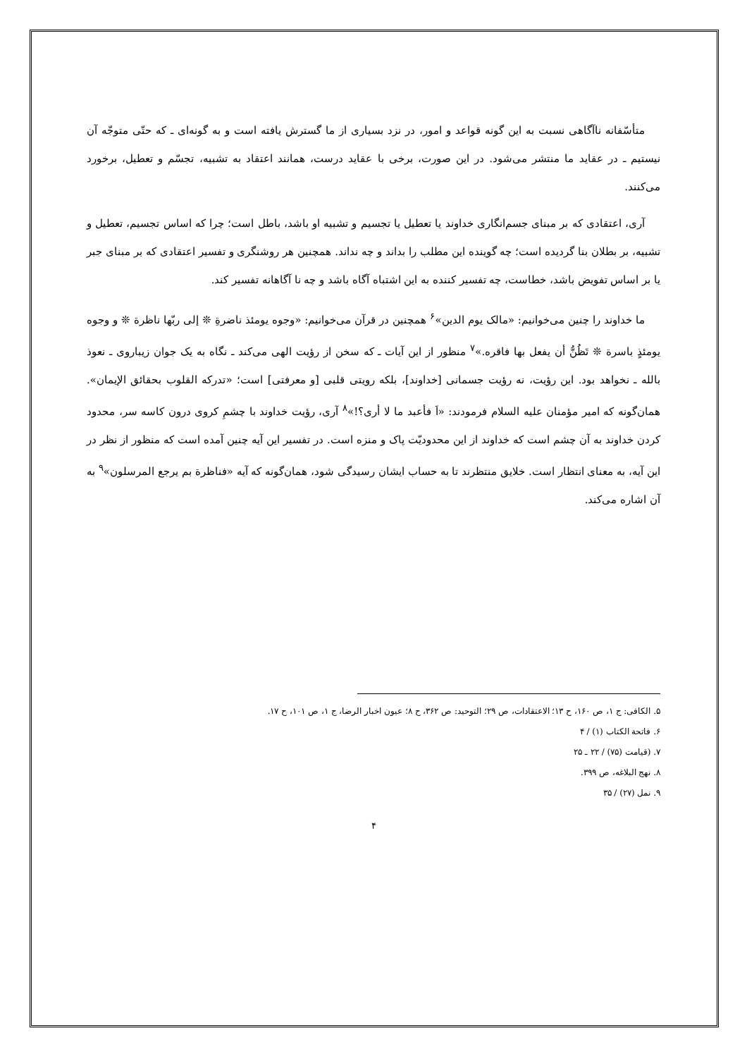متأسّفانه ناآگاهی نسبت به این گونه قواعد و امور، در نزد بسیاری از ما گسترش یافته است و به گونه‌ای ـ که حتّی متوجّه آن نیستیم ـ در عقاید ما منتشر می‌شود. در این صورت، برخی با عقاید درست، همانند اعتقاد به تشبیه، تجسّم و تعطیل، برخورد می‌کنند.
آری، اعتقادی که بر مبنای جسم‌انگاری خداوند یا تعطیل یا تجسیم و تشبیه او باشد، باطل است؛ چرا که اساس تجسیم، تعطیل و تشبیه، بر بطلان بنا گردیده است؛ چه گوینده این مطلب را بداند و چه نداند. همچنین هر روشنگری و تفسیر اعتقادی که بر مبنای جبر یا بر اساس تفویض باشد، خطاست، چه تفسیر کننده به این اشتباه آگاه باشد و چه نا آگاهانه تفسیر کند.
ما خداوند را چنین می‌خوانیم: «مالک یوم الدین»<sup>۶</sup> همچنین در قرآن می‌خوانیم: «وجوه یومئذ ناضرةِ ❊ إلی ربّها ناظرة ❊ و وجوه یومئذٍ باسرة ❊ تَظُنُّ أن یفعل بها فاقره.»<sup>۷</sup> منظور از این آیات ـ که سخن از رؤیت الهی می‌کند ـ نگاه به یک جوان زیباروی ـ نعوذ بالله ـ نخواهد بود. این رؤیت، نه رؤیت جسمانی [خداوند]، بلکه رویتی قلبی [و معرفتی] است؛ «تدرکه القلوب بحقائق الإیمان». همان‌گونه که امیر مؤمنان علیه السلام فرمودند: «اَ فأعبد ما لا أری؟!»<sup>۸</sup> آری، رؤیت خداوند با چشمِ کروی درون کاسه سر، محدود کردن خداوند به آن چشم است که خداوند از این محدودیّت پاک و منزه است. در تفسیر این آیه چنین آمده است که منظور از نظر در این آیه، به معنای انتظار است. خلایق منتظرند تا به حساب ایشان رسیدگی شود، همان‌گونه که آیه «فناظرة بم یرجع المرسلون»<sup>۹</sup> به آن اشاره می‌کند.
۵. الکافی: ج ۱، ص ۱۶۰، ح ۱۳؛ الاعتقادات، ص ۲۹؛ التوحید: ص ۳۶۲، ح ۸؛ عیون اخبار الرضا، ج ۱، ص ۱۰۱، ح ۱۷.
۶. فاتحة الکتاب (۱) / ۴
۷. (قیامت (۷۵) / ۲۲ ـ ۲۵
۸. نهج البلاغه، ص ۳۹۹.
۹. نمل (۲۷) / ۳۵
۴